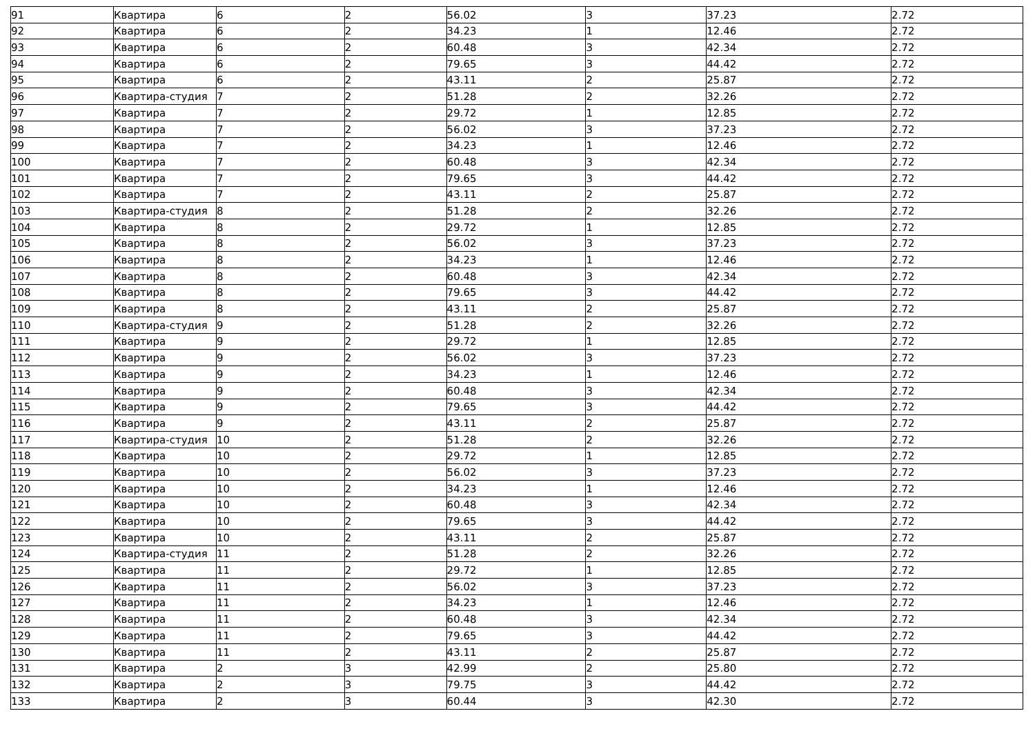| 91 | Квартира | 6 | 2 | 56.02 | 3 | 37.23 | 2.72 |
| 92 | Квартира | 6 | 2 | 34.23 | 1 | 12.46 | 2.72 |
| 93 | Квартира | 6 | 2 | 60.48 | 3 | 42.34 | 2.72 |
| 94 | Квартира | 6 | 2 | 79.65 | 3 | 44.42 | 2.72 |
| 95 | Квартира | 6 | 2 | 43.11 | 2 | 25.87 | 2.72 |
| 96 | Квартира-студия | 7 | 2 | 51.28 | 2 | 32.26 | 2.72 |
| 97 | Квартира | 7 | 2 | 29.72 | 1 | 12.85 | 2.72 |
| 98 | Квартира | 7 | 2 | 56.02 | 3 | 37.23 | 2.72 |
| 99 | Квартира | 7 | 2 | 34.23 | 1 | 12.46 | 2.72 |
| 100 | Квартира | 7 | 2 | 60.48 | 3 | 42.34 | 2.72 |
| 101 | Квартира | 7 | 2 | 79.65 | 3 | 44.42 | 2.72 |
| 102 | Квартира | 7 | 2 | 43.11 | 2 | 25.87 | 2.72 |
| 103 | Квартира-студия | 8 | 2 | 51.28 | 2 | 32.26 | 2.72 |
| 104 | Квартира | 8 | 2 | 29.72 | 1 | 12.85 | 2.72 |
| 105 | Квартира | 8 | 2 | 56.02 | 3 | 37.23 | 2.72 |
| 106 | Квартира | 8 | 2 | 34.23 | 1 | 12.46 | 2.72 |
| 107 | Квартира | 8 | 2 | 60.48 | 3 | 42.34 | 2.72 |
| 108 | Квартира | 8 | 2 | 79.65 | 3 | 44.42 | 2.72 |
| 109 | Квартира | 8 | 2 | 43.11 | 2 | 25.87 | 2.72 |
| 110 | Квартира-студия | 9 | 2 | 51.28 | 2 | 32.26 | 2.72 |
| 111 | Квартира | 9 | 2 | 29.72 | 1 | 12.85 | 2.72 |
| 112 | Квартира | 9 | 2 | 56.02 | 3 | 37.23 | 2.72 |
| 113 | Квартира | 9 | 2 | 34.23 | 1 | 12.46 | 2.72 |
| 114 | Квартира | 9 | 2 | 60.48 | 3 | 42.34 | 2.72 |
| 115 | Квартира | 9 | 2 | 79.65 | 3 | 44.42 | 2.72 |
| 116 | Квартира | 9 | 2 | 43.11 | 2 | 25.87 | 2.72 |
| 117 | Квартира-студия | 10 | 2 | 51.28 | 2 | 32.26 | 2.72 |
| 118 | Квартира | 10 | 2 | 29.72 | 1 | 12.85 | 2.72 |
| 119 | Квартира | 10 | 2 | 56.02 | 3 | 37.23 | 2.72 |
| 120 | Квартира | 10 | 2 | 34.23 | 1 | 12.46 | 2.72 |
| 121 | Квартира | 10 | 2 | 60.48 | 3 | 42.34 | 2.72 |
| 122 | Квартира | 10 | 2 | 79.65 | 3 | 44.42 | 2.72 |
| 123 | Квартира | 10 | 2 | 43.11 | 2 | 25.87 | 2.72 |
| 124 | Квартира-студия | 11 | 2 | 51.28 | 2 | 32.26 | 2.72 |
| 125 | Квартира | 11 | 2 | 29.72 | 1 | 12.85 | 2.72 |
| 126 | Квартира | 11 | 2 | 56.02 | 3 | 37.23 | 2.72 |
| 127 | Квартира | 11 | 2 | 34.23 | 1 | 12.46 | 2.72 |
| 128 | Квартира | 11 | 2 | 60.48 | 3 | 42.34 | 2.72 |
| 129 | Квартира | 11 | 2 | 79.65 | 3 | 44.42 | 2.72 |
| 130 | Квартира | 11 | 2 | 43.11 | 2 | 25.87 | 2.72 |
| 131 | Квартира | 2 | 3 | 42.99 | 2 | 25.80 | 2.72 |
| 132 | Квартира | 2 | 3 | 79.75 | 3 | 44.42 | 2.72 |
| 133 | Квартира | 2 | 3 | 60.44 | 3 | 42.30 | 2.72 |